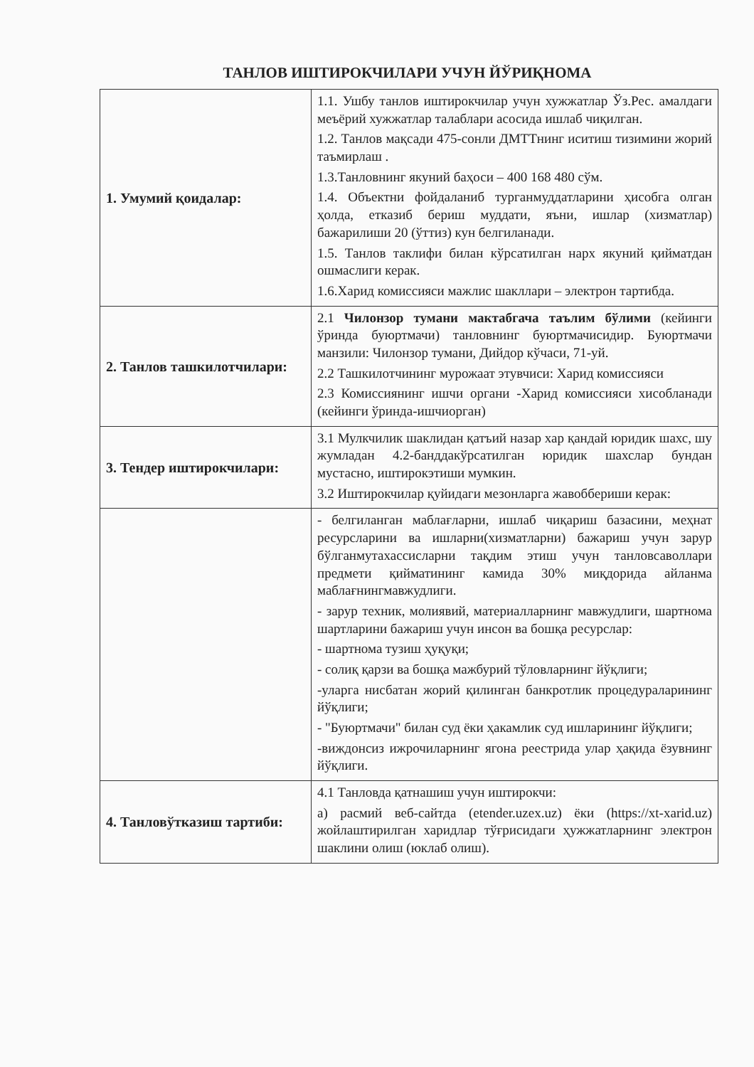ТАНЛОВ ИШТИРОКЧИЛАРИ УЧУН ЙЎРИҚНОМА
| 1. Умумий қоидалар: | 1.1. Ушбу танлов иштирокчилар учун хужжатлар Ўз.Рес. амалдаги меъёрий хужжатлар талаблари асосида ишлаб чиқилган. 1.2. Танлов мақсади 475-сонли ДМТТнинг иситиш тизимини жорий таъмирлаш . 1.3.Танловнинг якуний баҳоси – 400 168 480 сўм. 1.4. Объектни фойдаланиб турганмуддатларини ҳисобга олган ҳолда, етказиб бериш муддати, яъни, ишлар (хизматлар) бажарилиши 20 (ўттиз) кун белгиланади. 1.5. Танлов таклифи билан кўрсатилган нарх якуний қийматдан ошмаслиги керак. 1.6.Харид комиссияси мажлис шакллари – электрон тартибда. |
| 2. Танлов ташкилотчилари: | 2.1 Чилонзор тумани мактабгача таълим бўлими (кейинги ўринда буюртмачи) танловнинг буюртмачисидир. Буюртмачи манзили: Чилонзор тумани, Дийдор кўчаси, 71-уй. 2.2 Ташкилотчининг мурожаат этувчиси: Харид комиссияси 2.3 Комиссиянинг ишчи органи -Харид комиссияси хисобланади (кейинги ўринда-ишчиорган) |
| 3. Тендер иштирокчилари: | 3.1 Мулкчилик шаклидан қатъий назар хар қандай юридик шахс, шу жумладан 4.2-банддакўрсатилган юридик шахслар бундан мустасно, иштирокэтиши мумкин. 3.2 Иштирокчилар қуйидаги мезонларга жавоббериши керак: |
| | - белгиланган маблағларни, ишлаб чиқариш базасини, меҳнат ресурсларини ва ишларни(хизматларни) бажариш учун зарур бўлганмутахассисларни тақдим этиш учун танловсаволлари предмети қийматининг камида 30% миқдорида айланма маблағнингмавжудлиги. - зарур техник, молиявий, материалларнинг мавжудлиги, шартнома шартларини бажариш учун инсон ва бошқа ресурслар: - шартнома тузиш ҳуқуқи; - солиқ қарзи ва бошқа мажбурий тўловларнинг йўқлиги; -уларга нисбатан жорий қилинган банкротлик процедураларининг йўқлиги; - "Буюртмачи" билан суд ёки ҳакамлик суд ишларининг йўқлиги; -виждонсиз ижрочиларнинг ягона реестрида улар ҳақида ёзувнинг йўқлиги. |
| 4. Танловўтказиш тартиби: | 4.1 Танловда қатнашиш учун иштирокчи: а) расмий веб-сайтда (etender.uzex.uz) ёки (https://xt-xarid.uz) жойлаштирилган харидлар тўғрисидаги ҳужжатларнинг электрон шаклини олиш (юклаб олиш). |